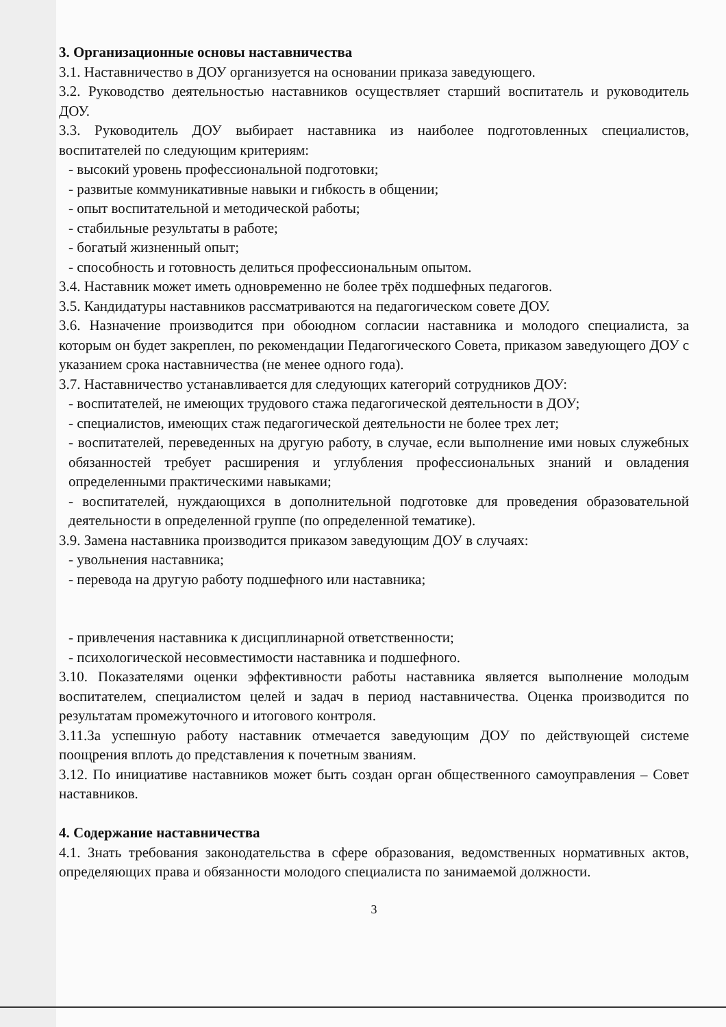3. Организационные основы наставничества
3.1. Наставничество в ДОУ организуется на основании приказа заведующего.
3.2. Руководство деятельностью наставников осуществляет старший воспитатель и руководитель ДОУ.
3.3. Руководитель ДОУ выбирает наставника из наиболее подготовленных специалистов, воспитателей по следующим критериям:
- высокий уровень профессиональной подготовки;
- развитые коммуникативные навыки и гибкость в общении;
- опыт воспитательной и методической работы;
- стабильные результаты в работе;
- богатый жизненный опыт;
- способность и готовность делиться профессиональным опытом.
3.4. Наставник может иметь одновременно не более трёх подшефных педагогов.
3.5. Кандидатуры наставников рассматриваются на педагогическом совете ДОУ.
3.6. Назначение производится при обоюдном согласии наставника и молодого специалиста, за которым он будет закреплен, по рекомендации Педагогического Совета, приказом заведующего ДОУ с указанием срока наставничества (не менее одного года).
3.7. Наставничество устанавливается для следующих категорий сотрудников ДОУ:
- воспитателей, не имеющих трудового стажа педагогической деятельности в ДОУ;
- специалистов, имеющих стаж педагогической деятельности не более трех лет;
- воспитателей, переведенных на другую работу, в случае, если выполнение ими новых служебных обязанностей требует расширения и углубления профессиональных знаний и овладения определенными практическими навыками;
- воспитателей, нуждающихся в дополнительной подготовке для проведения образовательной деятельности в определенной группе (по определенной тематике).
3.9. Замена наставника производится приказом заведующим ДОУ в случаях:
- увольнения наставника;
- перевода на другую работу подшефного или наставника;
- привлечения наставника к дисциплинарной ответственности;
- психологической несовместимости наставника и подшефного.
3.10. Показателями оценки эффективности работы наставника является выполнение молодым воспитателем, специалистом целей и задач в период наставничества. Оценка производится по результатам промежуточного и итогового контроля.
3.11.За успешную работу наставник отмечается заведующим ДОУ по действующей системе поощрения вплоть до представления к почетным званиям.
3.12. По инициативе наставников может быть создан орган общественного самоуправления – Совет наставников.
4. Содержание наставничества
4.1. Знать требования законодательства в сфере образования, ведомственных нормативных актов, определяющих права и обязанности молодого специалиста по занимаемой должности.
3